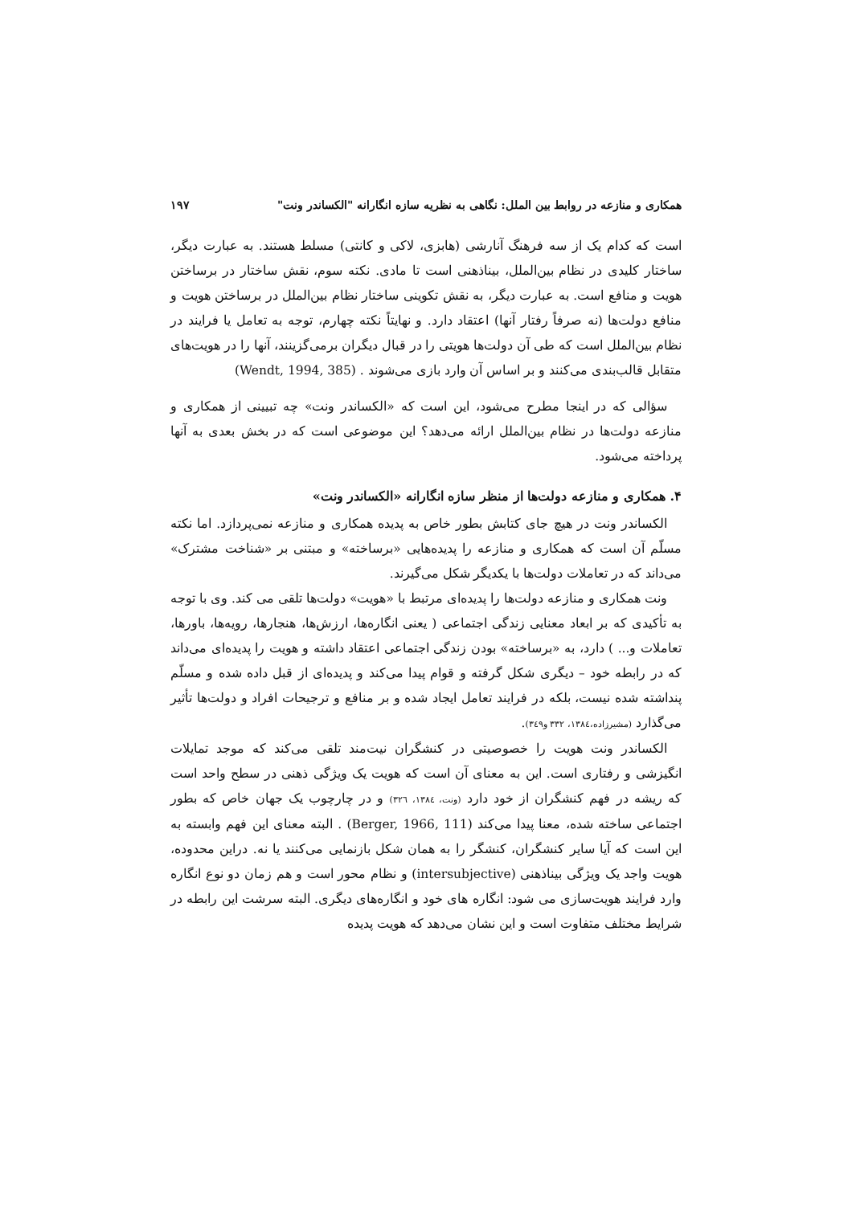همکاری و منازعه در روابط بین الملل: نگاهی به نظریه سازه انگارانه "الکساندر ونت" ۱۹۷
است که کدام یک از سه فرهنگ آنارشی (هابزی، لاکی و کانتی) مسلط هستند. به عبارت دیگر، ساختار کلیدی در نظام بین‌الملل، بیناذهنی است تا مادی. نکته سوم، نقش ساختار در برساختن هویت و منافع است. به عبارت دیگر، به نقش تکوینی ساختار نظام بین‌الملل در برساختن هویت و منافع دولت‌ها (نه صرفاً رفتار آنها) اعتقاد دارد. و نهایتاً نکته چهارم، توجه به تعامل یا فرایند در نظام بین‌الملل است که طی آن دولت‌ها هویتی را در قبال دیگران برمی‌گزینند، آنها را در هویت‌های متقابل قالب‌بندی می‌کنند و بر اساس آن وارد بازی می‌شوند . (Wendt, 1994, 385)
سؤالی که در اینجا مطرح می‌شود، این است که «الکساندر ونت» چه تبیینی از همکاری و منازعه دولت‌ها در نظام بین‌الملل ارائه می‌دهد؟ این موضوعی است که در بخش بعدی به آنها پرداخته می‌شود.
۴. همکاری و منازعه دولت‌ها از منظر سازه انگارانه «الکساندر ونت»
الکساندر ونت در هیچ جای کتابش بطور خاص به پدیده همکاری و منازعه نمی‌پردازد. اما نکته مسلّم آن است که همکاری و منازعه را پدیده‌هایی «برساخته» و مبتنی بر «شناخت مشترک» می‌داند که در تعاملات دولت‌ها با یکدیگر شکل می‌گیرند.
ونت همکاری و منازعه دولت‌ها را پدیده‌ای مرتبط با «هویت» دولت‌ها تلقی می کند. وی با توجه به تأکیدی که بر ابعاد معنایی زندگی اجتماعی ( یعنی انگاره‌ها، ارزش‌ها، هنجارها، رویه‌ها، باورها، تعاملات و... ) دارد، به «برساخته» بودن زندگی اجتماعی اعتقاد داشته و هویت را پدیده‌ای می‌داند که در رابطه خود – دیگری شکل گرفته و قوام پیدا می‌کند و پدیده‌ای از قبل داده شده و مسلّم پنداشته شده نیست، بلکه در فرایند تعامل ایجاد شده و بر منافع و ترجیحات افراد و دولت‌ها تأثیر می‌گذارد (مشیرزاده،۱۳۸٤، ۳۳۲ و۳٤۹).
الکساندر ونت هویت را خصوصیتی در کنشگران نیت‌مند تلقی می‌کند که موجد تمایلات انگیزشی و رفتاری است. این به معنای آن است که هویت یک ویژگی ذهنی در سطح واحد است که ریشه در فهم کنشگران از خود دارد (ونت، ۱۳۸٤، ۳۲٦) و در چارچوب یک جهان خاص که بطور اجتماعی ساخته شده، معنا پیدا می‌کند (Berger, 1966, 111) . البته معنای این فهم وابسته به این است که آیا سایر کنشگران، کنشگر را به همان شکل بازنمایی می‌کنند یا نه. دراین محدوده، هویت واجد یک ویژگی بیناذهنی (intersubjective) و نظام محور است و هم زمان دو نوع انگاره وارد فرایند هویت‌سازی می شود: انگاره های خود و انگاره‌های دیگری. البته سرشت این رابطه در شرایط مختلف متفاوت است و این نشان می‌دهد که هویت پدیده